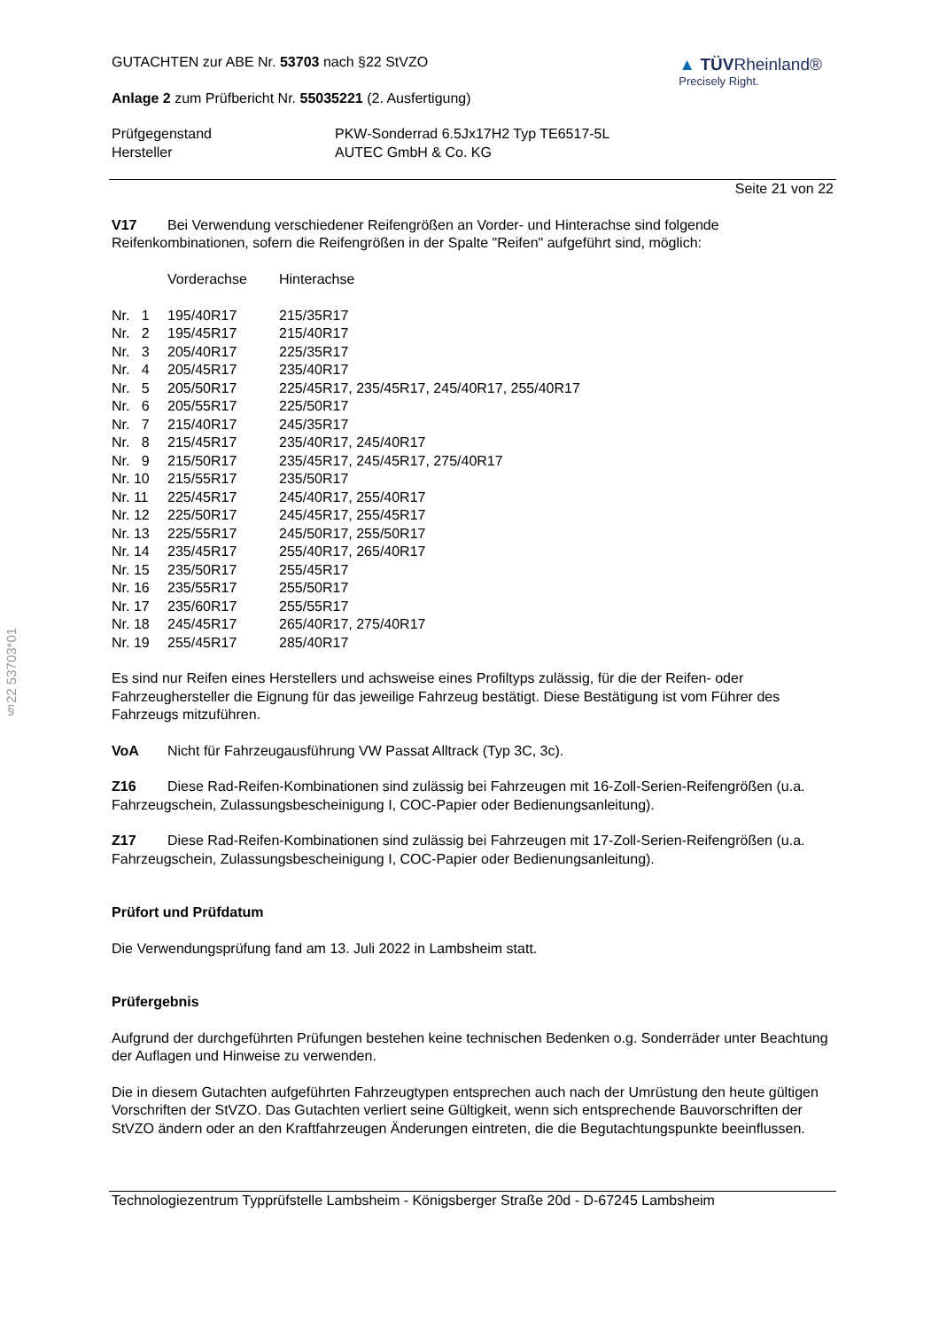§22 53703*01
▲ TÜVRheinland®
Precisely Right.
GUTACHTEN zur ABE Nr. 53703 nach §22 StVZO
Anlage 2 zum Prüfbericht Nr. 55035221 (2. Ausfertigung)
| Prüfgegenstand Hersteller | PKW-Sonderrad 6.5Jx17H2 Typ TE6517-5L AUTEC GmbH & Co. KG |
Seite 21 von 22
V17 Bei Verwendung verschiedener Reifengrößen an Vorder- und Hinterachse sind folgende Reifenkombinationen, sofern die Reifengrößen in der Spalte "Reifen" aufgeführt sind, möglich:
| | Vorderachse | Hinterachse |
| Nr. 1 | 195/40R17 | 215/35R17 |
| Nr. 2 | 195/45R17 | 215/40R17 |
| Nr. 3 | 205/40R17 | 225/35R17 |
| Nr. 4 | 205/45R17 | 235/40R17 |
| Nr. 5 | 205/50R17 | 225/45R17, 235/45R17, 245/40R17, 255/40R17 |
| Nr. 6 | 205/55R17 | 225/50R17 |
| Nr. 7 | 215/40R17 | 245/35R17 |
| Nr. 8 | 215/45R17 | 235/40R17, 245/40R17 |
| Nr. 9 | 215/50R17 | 235/45R17, 245/45R17, 275/40R17 |
| Nr. 10 | 215/55R17 | 235/50R17 |
| Nr. 11 | 225/45R17 | 245/40R17, 255/40R17 |
| Nr. 12 | 225/50R17 | 245/45R17, 255/45R17 |
| Nr. 13 | 225/55R17 | 245/50R17, 255/50R17 |
| Nr. 14 | 235/45R17 | 255/40R17, 265/40R17 |
| Nr. 15 | 235/50R17 | 255/45R17 |
| Nr. 16 | 235/55R17 | 255/50R17 |
| Nr. 17 | 235/60R17 | 255/55R17 |
| Nr. 18 | 245/45R17 | 265/40R17, 275/40R17 |
| Nr. 19 | 255/45R17 | 285/40R17 |
Es sind nur Reifen eines Herstellers und achsweise eines Profiltyps zulässig, für die der Reifen- oder Fahrzeughersteller die Eignung für das jeweilige Fahrzeug bestätigt. Diese Bestätigung ist vom Führer des Fahrzeugs mitzuführen.
VoA Nicht für Fahrzeugausführung VW Passat Alltrack (Typ 3C, 3c).
Z16 Diese Rad-Reifen-Kombinationen sind zulässig bei Fahrzeugen mit 16-Zoll-Serien-Reifengrößen (u.a. Fahrzeugschein, Zulassungsbescheinigung I, COC-Papier oder Bedienungsanleitung).
Z17 Diese Rad-Reifen-Kombinationen sind zulässig bei Fahrzeugen mit 17-Zoll-Serien-Reifengrößen (u.a. Fahrzeugschein, Zulassungsbescheinigung I, COC-Papier oder Bedienungsanleitung).
Prüfort und Prüfdatum
Die Verwendungsprüfung fand am 13. Juli 2022 in Lambsheim statt.
Prüfergebnis
Aufgrund der durchgeführten Prüfungen bestehen keine technischen Bedenken o.g. Sonderräder unter Beachtung der Auflagen und Hinweise zu verwenden.
Die in diesem Gutachten aufgeführten Fahrzeugtypen entsprechen auch nach der Umrüstung den heute gültigen Vorschriften der StVZO. Das Gutachten verliert seine Gültigkeit, wenn sich entsprechende Bauvorschriften der StVZO ändern oder an den Kraftfahrzeugen Änderungen eintreten, die die Begutachtungspunkte beeinflussen.
Technologiezentrum Typprüfstelle Lambsheim - Königsberger Straße 20d - D-67245 Lambsheim